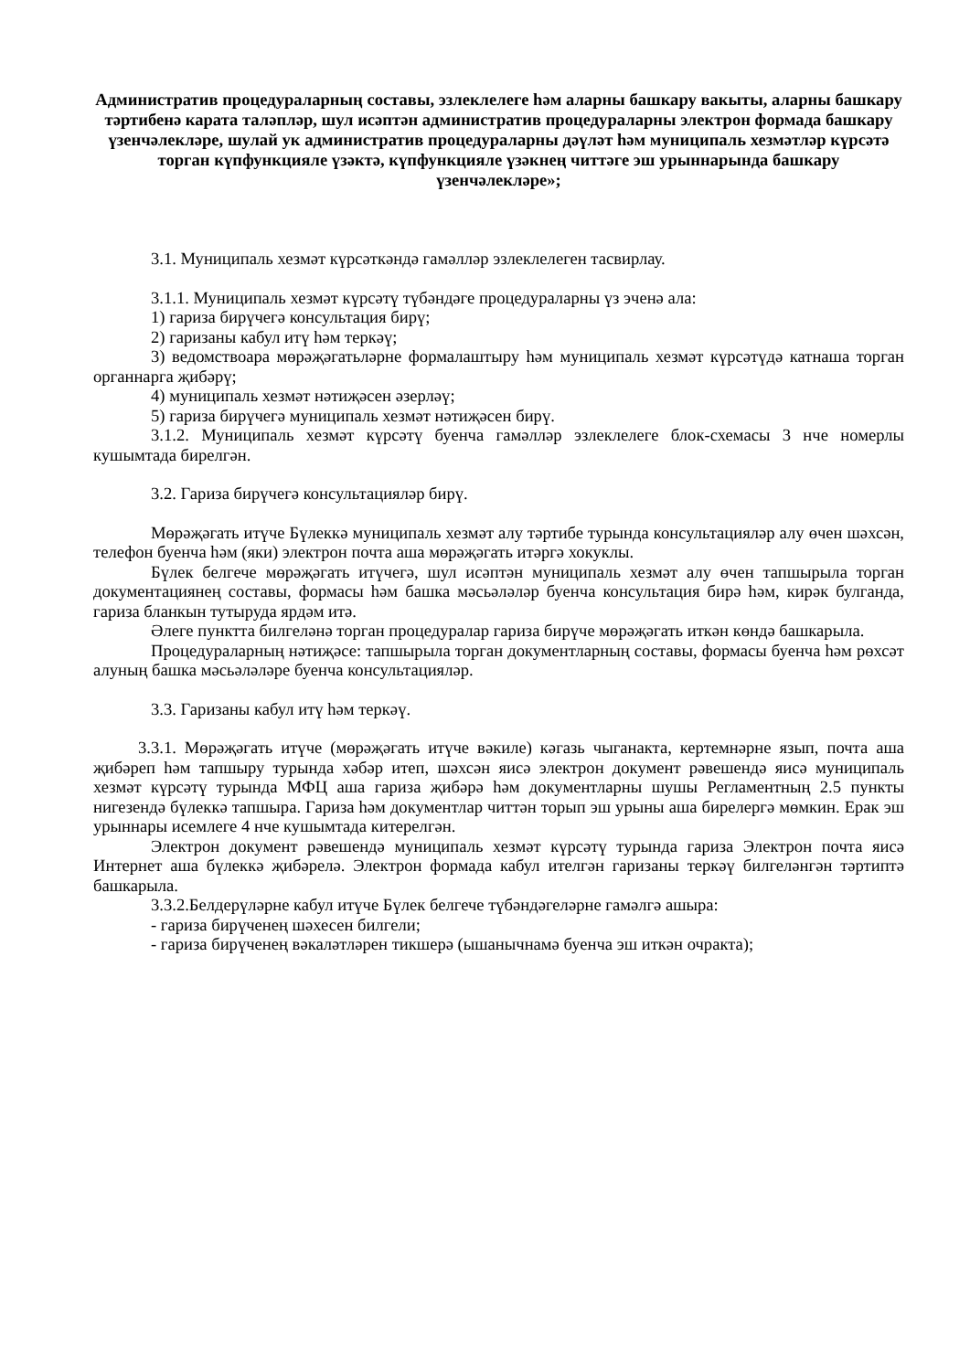Административ процедураларның составы, эзлеклелеге һәм аларны башкару вакыты, аларны башкару тәртибенә карата таләпләр, шул исәптән административ процедураларны электрон формада башкару үзенчәлекләре, шулай ук административ процедураларны дәүләт һәм муниципаль хезмәтләр күрсәтә торган күпфункцияле үзәктә, күпфункцияле үзәкнең читтәге эш урыннарында башкару үзенчәлекләре»;
3.1. Муниципаль хезмәт күрсәткәндә гамәлләр эзлеклелеген тасвирлау.
3.1.1. Муниципаль хезмәт күрсәтү түбәндәге процедураларны үз эченә ала:
1) гариза бирүчегә консультация бирү;
2) гаризаны кабул итү һәм теркәү;
3) ведомствоара мөрәҗәгатьләрне формалаштыру һәм муниципаль хезмәт күрсәтүдә катнаша торган органнарга җибәрү;
4) муниципаль хезмәт нәтиҗәсен әзерләү;
5) гариза бирүчегә муниципаль хезмәт нәтиҗәсен бирү.
3.1.2. Муниципаль хезмәт күрсәтү буенча гамәлләр эзлеклелеге блок-схемасы 3 нче номерлы кушымтада бирелгән.
3.2. Гариза бирүчегә консультацияләр бирү.
Мөрәҗәгать итүче Бүлеккә муниципаль хезмәт алу тәртибе турында консультацияләр алу өчен шәхсән, телефон буенча һәм (яки) электрон почта аша мөрәҗәгать итәргә хокуклы.
Бүлек белгече мөрәҗәгать итүчегә, шул исәптән муниципаль хезмәт алу өчен тапшырыла торган документациянең составы, формасы һәм башка мәсьәләләр буенча консультация бирә һәм, кирәк булганда, гариза бланкын тутыруда ярдәм итә.
Әлеге пунктта билгеләнә торган процедуралар гариза бирүче мөрәҗәгать иткән көндә башкарыла.
Процедураларның нәтиҗәсе: тапшырыла торган документларның составы, формасы буенча һәм рөхсәт алуның башка мәсьәләләре буенча консультацияләр.
3.3. Гаризаны кабул итү һәм теркәү.
3.3.1. Мөрәҗәгать итүче (мөрәҗәгать итүче вәкиле) кәгазь чыганакта, кертемнәрне язып, почта аша җибәреп һәм тапшыру турында хәбәр итеп, шәхсән яисә электрон документ рәвешендә яисә муниципаль хезмәт күрсәтү турында МФЦ аша гариза җибәрә һәм документларны шушы Регламентның 2.5 пункты нигезендә бүлеккә тапшыра. Гариза һәм документлар читтән торып эш урыны аша бирелергә мөмкин. Ерак эш урыннары исемлеге 4 нче кушымтада китерелгән.
Электрон документ рәвешендә муниципаль хезмәт күрсәтү турында гариза Электрон почта яисә Интернет аша бүлеккә җибәрелә. Электрон формада кабул ителгән гаризаны теркәү билгеләнгән тәртиптә башкарыла.
3.3.2.Белдерүләрне кабул итүче Бүлек белгече түбәндәгеләрне гамәлгә ашыра:
- гариза бирүченең шәхесен билгели;
- гариза бирүченең вәкаләтләрен тикшерә (ышанычнамә буенча эш иткән очракта);